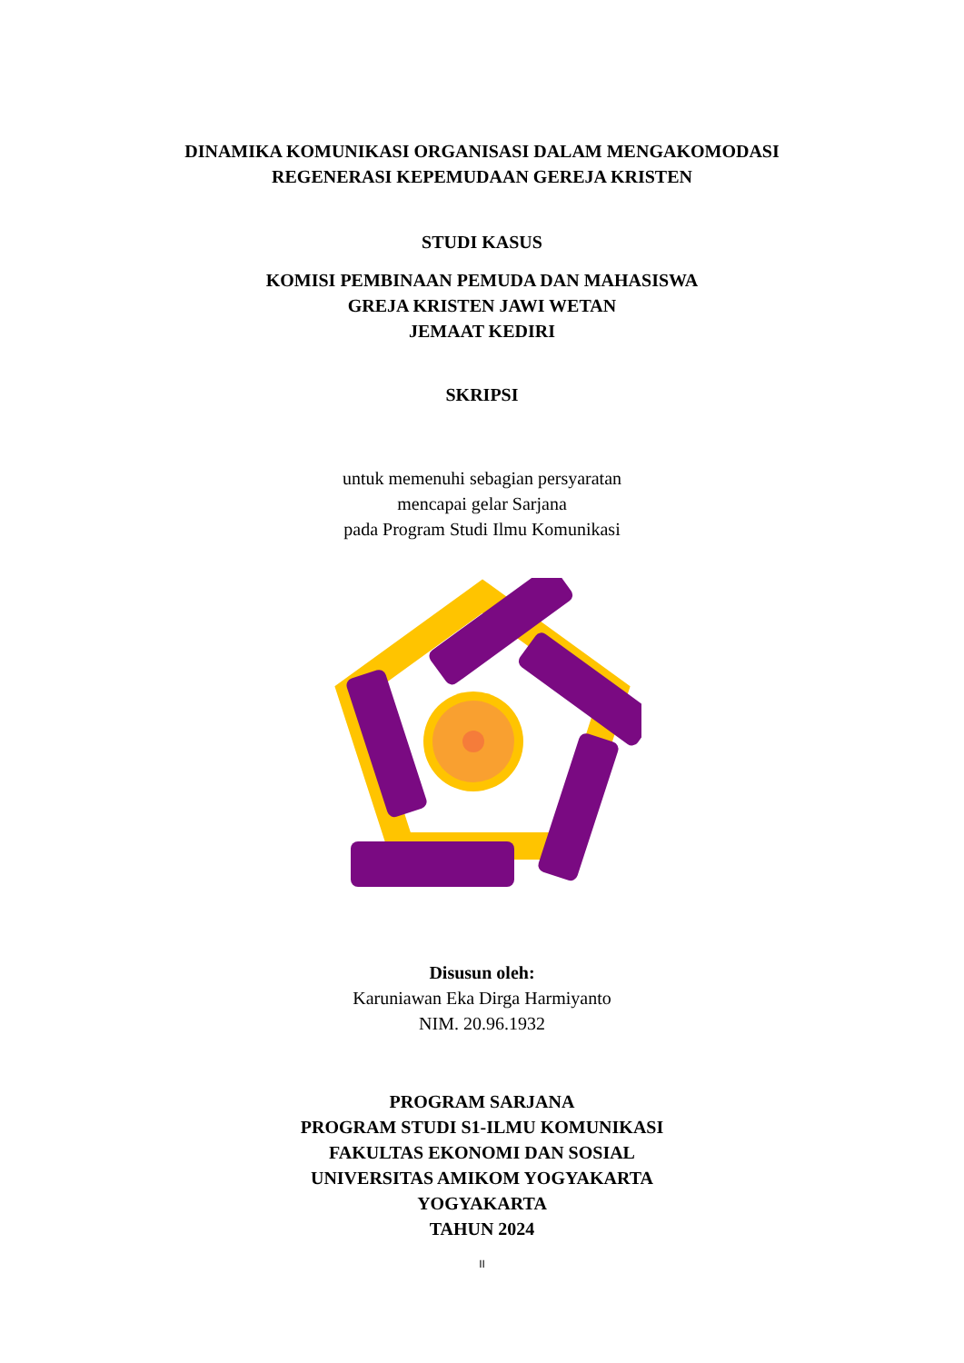DINAMIKA KOMUNIKASI ORGANISASI DALAM MENGAKOMODASI
REGENERASI KEPEMUDAAN GEREJA KRISTEN
STUDI KASUS
KOMISI PEMBINAAN PEMUDA DAN MAHASISWA
GREJA KRISTEN JAWI WETAN
JEMAAT KEDIRI
SKRIPSI
untuk memenuhi sebagian persyaratan
mencapai gelar Sarjana
pada Program Studi Ilmu Komunikasi
Disusun oleh:
Karuniawan Eka Dirga Harmiyanto
NIM. 20.96.1932
PROGRAM SARJANA
PROGRAM STUDI S1-ILMU KOMUNIKASI
FAKULTAS EKONOMI DAN SOSIAL
UNIVERSITAS AMIKOM YOGYAKARTA
YOGYAKARTA
TAHUN 2024
II